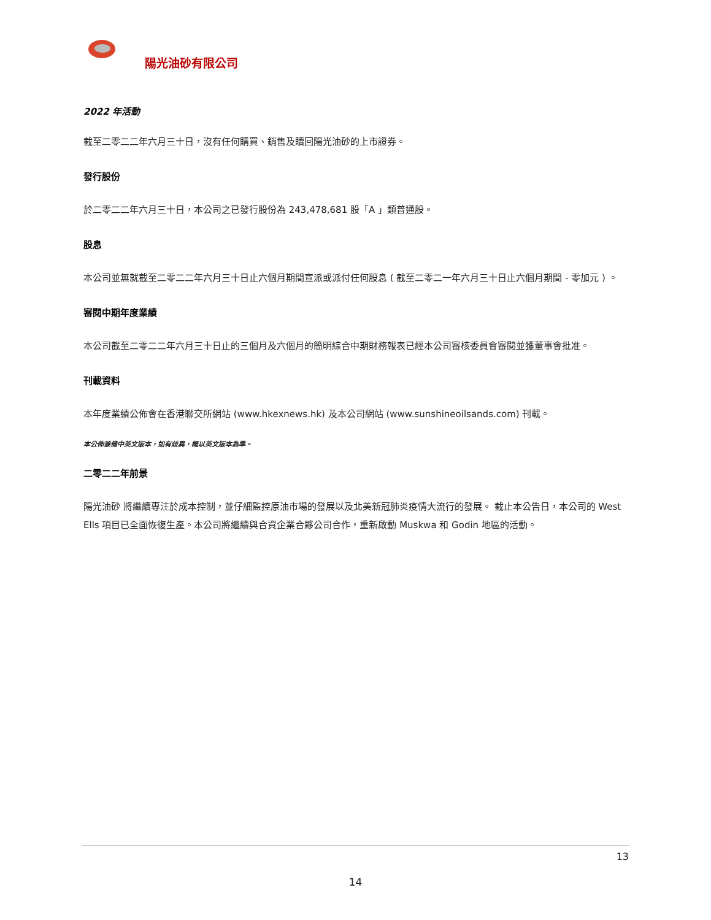陽光油砂有限公司
2022 年活動
截至二零二二年六月三十日，沒有任何購買、銷售及贖回陽光油砂的上市證券。
發行股份
於二零二二年六月三十日，本公司之已發行股份為 243,478,681 股「A 」類普通股。
股息
本公司並無就截至二零二二年六月三十日止六個月期間宣派或派付任何股息 ( 截至二零二一年六月三十日止六個月期間 - 零加元 ) 。
審閱中期年度業績
本公司截至二零二二年六月三十日止的三個月及六個月的簡明綜合中期財務報表已經本公司審核委員會審閱並獲董事會批准。
刊載資料
本年度業績公佈會在香港聯交所網站 (www.hkexnews.hk) 及本公司網站 (www.sunshineoilsands.com) 刊載。
本公佈兼備中英文版本，如有歧異，概以英文版本為準。
二零二二年前景
陽光油砂 將繼續專注於成本控制，並仔細監控原油市場的發展以及北美新冠肺炎疫情大流行的發展。 截止本公告日，本公司的 West Ells 項目已全面恢復生產。本公司將繼續與合資企業合夥公司合作，重新啟動 Muskwa 和 Godin 地區的活動。
13
14